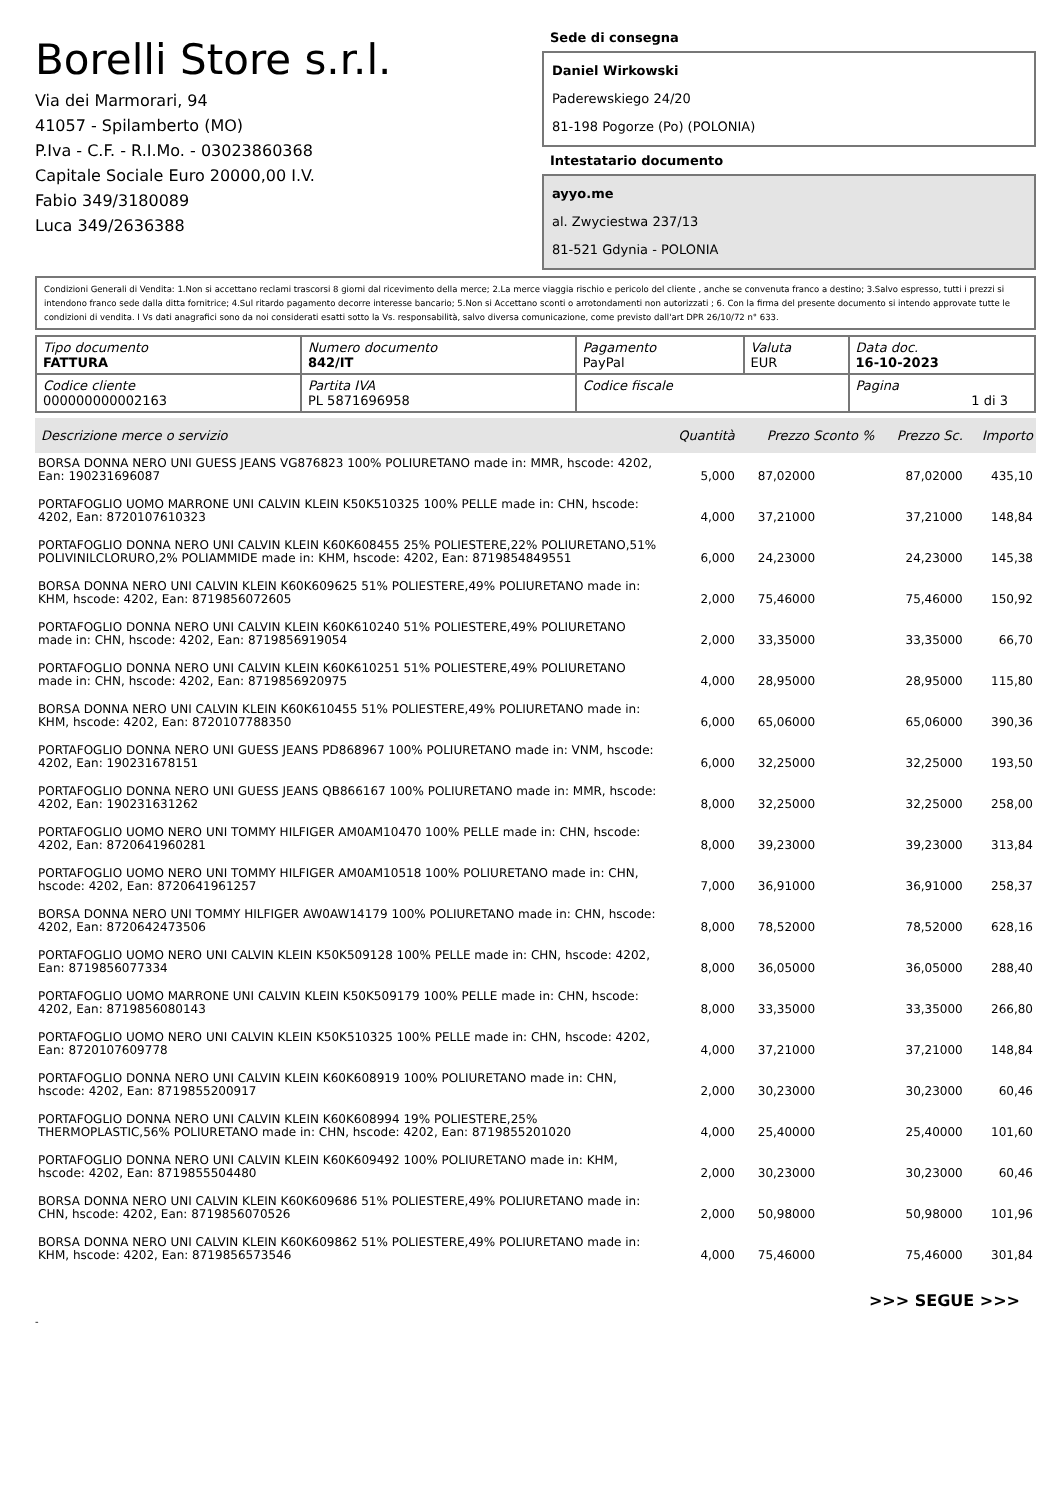Borelli Store s.r.l.
Via dei Marmorari, 94
41057 - Spilamberto (MO)
P.Iva - C.F. - R.I.Mo. - 03023860368
Capitale Sociale Euro 20000,00 I.V.
Fabio 349/3180089
Luca 349/2636388
Sede di consegna
Daniel Wirkowski
Paderewskiego 24/20
81-198 Pogorze (Po) (POLONIA)
Intestatario documento
ayyo.me
al. Zwyciestwa 237/13
81-521 Gdynia - POLONIA
Condizioni Generali di Vendita: 1.Non si accettano reclami trascorsi 8 giorni dal ricevimento della merce; 2.La merce viaggia rischio e pericolo del cliente , anche se convenuta franco a destino; 3.Salvo espresso, tutti i prezzi si intendono franco sede dalla ditta fornitrice; 4.Sul ritardo pagamento decorre interesse bancario; 5.Non si Accettano sconti o arrotondamenti non autorizzati ; 6. Con la firma del presente documento si intendo approvate tutte le condizioni di vendita. I Vs dati anagrafici sono da noi considerati esatti sotto la Vs. responsabilità, salvo diversa comunicazione, come previsto dall'art DPR 26/10/72 n° 633.
| Tipo documento FATTURA | Numero documento 842/IT | Pagamento PayPal | Valuta EUR | Data doc. 16-10-2023 |
| Codice cliente 000000000002163 | Partita IVA PL 5871696958 | Codice fiscale | | Pagina 1 di 3 |
| Descrizione merce o servizio | Quantità | Prezzo Sconto % | Prezzo Sc. | Importo |
| --- | --- | --- | --- | --- |
| BORSA DONNA NERO UNI GUESS JEANS VG876823 100% POLIURETANO made in: MMR, hscode: 4202, Ean: 190231696087 | 5,000 | 87,02000 | 87,02000 | 435,10 |
| PORTAFOGLIO UOMO MARRONE UNI CALVIN KLEIN K50K510325 100% PELLE made in: CHN, hscode: 4202, Ean: 8720107610323 | 4,000 | 37,21000 | 37,21000 | 148,84 |
| PORTAFOGLIO DONNA NERO UNI CALVIN KLEIN K60K608455 25% POLIESTERE,22% POLIURETANO,51% POLIVINILCLORURO,2% POLIAMMIDE made in: KHM, hscode: 4202, Ean: 8719854849551 | 6,000 | 24,23000 | 24,23000 | 145,38 |
| BORSA DONNA NERO UNI CALVIN KLEIN K60K609625 51% POLIESTERE,49% POLIURETANO made in: KHM, hscode: 4202, Ean: 8719856072605 | 2,000 | 75,46000 | 75,46000 | 150,92 |
| PORTAFOGLIO DONNA NERO UNI CALVIN KLEIN K60K610240 51% POLIESTERE,49% POLIURETANO made in: CHN, hscode: 4202, Ean: 8719856919054 | 2,000 | 33,35000 | 33,35000 | 66,70 |
| PORTAFOGLIO DONNA NERO UNI CALVIN KLEIN K60K610251 51% POLIESTERE,49% POLIURETANO made in: CHN, hscode: 4202, Ean: 8719856920975 | 4,000 | 28,95000 | 28,95000 | 115,80 |
| BORSA DONNA NERO UNI CALVIN KLEIN K60K610455 51% POLIESTERE,49% POLIURETANO made in: KHM, hscode: 4202, Ean: 8720107788350 | 6,000 | 65,06000 | 65,06000 | 390,36 |
| PORTAFOGLIO DONNA NERO UNI GUESS JEANS PD868967 100% POLIURETANO made in: VNM, hscode: 4202, Ean: 190231678151 | 6,000 | 32,25000 | 32,25000 | 193,50 |
| PORTAFOGLIO DONNA NERO UNI GUESS JEANS QB866167 100% POLIURETANO made in: MMR, hscode: 4202, Ean: 190231631262 | 8,000 | 32,25000 | 32,25000 | 258,00 |
| PORTAFOGLIO UOMO NERO UNI TOMMY HILFIGER AM0AM10470 100% PELLE made in: CHN, hscode: 4202, Ean: 8720641960281 | 8,000 | 39,23000 | 39,23000 | 313,84 |
| PORTAFOGLIO UOMO NERO UNI TOMMY HILFIGER AM0AM10518 100% POLIURETANO made in: CHN, hscode: 4202, Ean: 8720641961257 | 7,000 | 36,91000 | 36,91000 | 258,37 |
| BORSA DONNA NERO UNI TOMMY HILFIGER AW0AW14179 100% POLIURETANO made in: CHN, hscode: 4202, Ean: 8720642473506 | 8,000 | 78,52000 | 78,52000 | 628,16 |
| PORTAFOGLIO UOMO NERO UNI CALVIN KLEIN K50K509128 100% PELLE made in: CHN, hscode: 4202, Ean: 8719856077334 | 8,000 | 36,05000 | 36,05000 | 288,40 |
| PORTAFOGLIO UOMO MARRONE UNI CALVIN KLEIN K50K509179 100% PELLE made in: CHN, hscode: 4202, Ean: 8719856080143 | 8,000 | 33,35000 | 33,35000 | 266,80 |
| PORTAFOGLIO UOMO NERO UNI CALVIN KLEIN K50K510325 100% PELLE made in: CHN, hscode: 4202, Ean: 8720107609778 | 4,000 | 37,21000 | 37,21000 | 148,84 |
| PORTAFOGLIO DONNA NERO UNI CALVIN KLEIN K60K608919 100% POLIURETANO made in: CHN, hscode: 4202, Ean: 8719855200917 | 2,000 | 30,23000 | 30,23000 | 60,46 |
| PORTAFOGLIO DONNA NERO UNI CALVIN KLEIN K60K608994 19% POLIESTERE,25% THERMOPLASTIC,56% POLIURETANO made in: CHN, hscode: 4202, Ean: 8719855201020 | 4,000 | 25,40000 | 25,40000 | 101,60 |
| PORTAFOGLIO DONNA NERO UNI CALVIN KLEIN K60K609492 100% POLIURETANO made in: KHM, hscode: 4202, Ean: 8719855504480 | 2,000 | 30,23000 | 30,23000 | 60,46 |
| BORSA DONNA NERO UNI CALVIN KLEIN K60K609686 51% POLIESTERE,49% POLIURETANO made in: CHN, hscode: 4202, Ean: 8719856070526 | 2,000 | 50,98000 | 50,98000 | 101,96 |
| BORSA DONNA NERO UNI CALVIN KLEIN K60K609862 51% POLIESTERE,49% POLIURETANO made in: KHM, hscode: 4202, Ean: 8719856573546 | 4,000 | 75,46000 | 75,46000 | 301,84 |
>>> SEGUE >>>
-